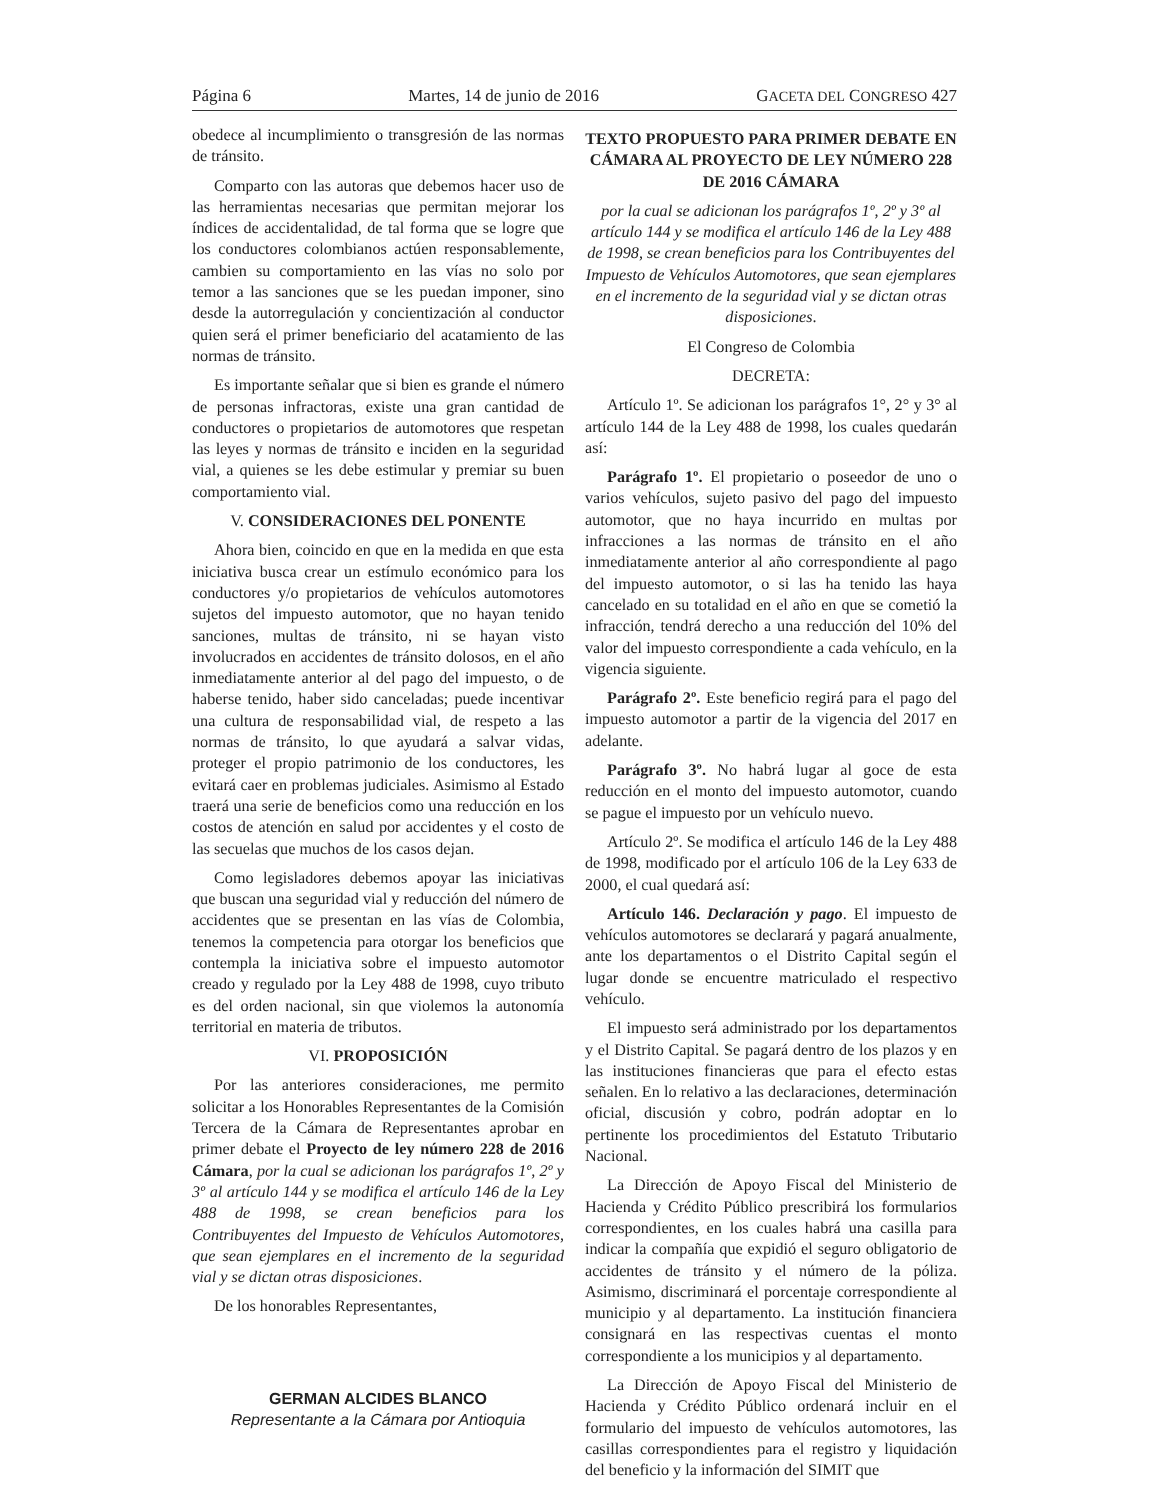Página 6 Martes, 14 de junio de 2016 GACETA DEL CONGRESO 427
obedece al incumplimiento o transgresión de las normas de tránsito.
Comparto con las autoras que debemos hacer uso de las herramientas necesarias que permitan mejorar los índices de accidentalidad, de tal forma que se logre que los conductores colombianos actúen responsablemente, cambien su comportamiento en las vías no solo por temor a las sanciones que se les puedan imponer, sino desde la autorregulación y concientización al conductor quien será el primer beneficiario del acatamiento de las normas de tránsito.
Es importante señalar que si bien es grande el número de personas infractoras, existe una gran cantidad de conductores o propietarios de automotores que respetan las leyes y normas de tránsito e inciden en la seguridad vial, a quienes se les debe estimular y premiar su buen comportamiento vial.
V. CONSIDERACIONES DEL PONENTE
Ahora bien, coincido en que en la medida en que esta iniciativa busca crear un estímulo económico para los conductores y/o propietarios de vehículos automotores sujetos del impuesto automotor, que no hayan tenido sanciones, multas de tránsito, ni se hayan visto involucrados en accidentes de tránsito dolosos, en el año inmediatamente anterior al del pago del impuesto, o de haberse tenido, haber sido canceladas; puede incentivar una cultura de responsabilidad vial, de respeto a las normas de tránsito, lo que ayudará a salvar vidas, proteger el propio patrimonio de los conductores, les evitará caer en problemas judiciales. Asimismo al Estado traerá una serie de beneficios como una reducción en los costos de atención en salud por accidentes y el costo de las secuelas que muchos de los casos dejan.
Como legisladores debemos apoyar las iniciativas que buscan una seguridad vial y reducción del número de accidentes que se presentan en las vías de Colombia, tenemos la competencia para otorgar los beneficios que contempla la iniciativa sobre el impuesto automotor creado y regulado por la Ley 488 de 1998, cuyo tributo es del orden nacional, sin que violemos la autonomía territorial en materia de tributos.
VI. PROPOSICIÓN
Por las anteriores consideraciones, me permito solicitar a los Honorables Representantes de la Comisión Tercera de la Cámara de Representantes aprobar en primer debate el Proyecto de ley número 228 de 2016 Cámara, por la cual se adicionan los parágrafos 1º, 2º y 3º al artículo 144 y se modifica el artículo 146 de la Ley 488 de 1998, se crean beneficios para los Contribuyentes del Impuesto de Vehículos Automotores, que sean ejemplares en el incremento de la seguridad vial y se dictan otras disposiciones.
De los honorables Representantes,
GERMAN ALCIDES BLANCO
Representante a la Cámara por Antioquia
TEXTO PROPUESTO PARA PRIMER DEBATE EN CÁMARA AL PROYECTO DE LEY NÚMERO 228 DE 2016 CÁMARA
por la cual se adicionan los parágrafos 1º, 2º y 3º al artículo 144 y se modifica el artículo 146 de la Ley 488 de 1998, se crean beneficios para los Contribuyentes del Impuesto de Vehículos Automotores, que sean ejemplares en el incremento de la seguridad vial y se dictan otras disposiciones.
El Congreso de Colombia
DECRETA:
Artículo 1º. Se adicionan los parágrafos 1°, 2° y 3° al artículo 144 de la Ley 488 de 1998, los cuales quedarán así:
Parágrafo 1º. El propietario o poseedor de uno o varios vehículos, sujeto pasivo del pago del impuesto automotor, que no haya incurrido en multas por infracciones a las normas de tránsito en el año inmediatamente anterior al año correspondiente al pago del impuesto automotor, o si las ha tenido las haya cancelado en su totalidad en el año en que se cometió la infracción, tendrá derecho a una reducción del 10% del valor del impuesto correspondiente a cada vehículo, en la vigencia siguiente.
Parágrafo 2º. Este beneficio regirá para el pago del impuesto automotor a partir de la vigencia del 2017 en adelante.
Parágrafo 3º. No habrá lugar al goce de esta reducción en el monto del impuesto automotor, cuando se pague el impuesto por un vehículo nuevo.
Artículo 2º. Se modifica el artículo 146 de la Ley 488 de 1998, modificado por el artículo 106 de la Ley 633 de 2000, el cual quedará así:
Artículo 146. Declaración y pago. El impuesto de vehículos automotores se declarará y pagará anualmente, ante los departamentos o el Distrito Capital según el lugar donde se encuentre matriculado el respectivo vehículo.
El impuesto será administrado por los departamentos y el Distrito Capital. Se pagará dentro de los plazos y en las instituciones financieras que para el efecto estas señalen. En lo relativo a las declaraciones, determinación oficial, discusión y cobro, podrán adoptar en lo pertinente los procedimientos del Estatuto Tributario Nacional.
La Dirección de Apoyo Fiscal del Ministerio de Hacienda y Crédito Público prescribirá los formularios correspondientes, en los cuales habrá una casilla para indicar la compañía que expidió el seguro obligatorio de accidentes de tránsito y el número de la póliza. Asimismo, discriminará el porcentaje correspondiente al municipio y al departamento. La institución financiera consignará en las respectivas cuentas el monto correspondiente a los municipios y al departamento.
La Dirección de Apoyo Fiscal del Ministerio de Hacienda y Crédito Público ordenará incluir en el formulario del impuesto de vehículos automotores, las casillas correspondientes para el registro y liquidación del beneficio y la información del SIMIT que